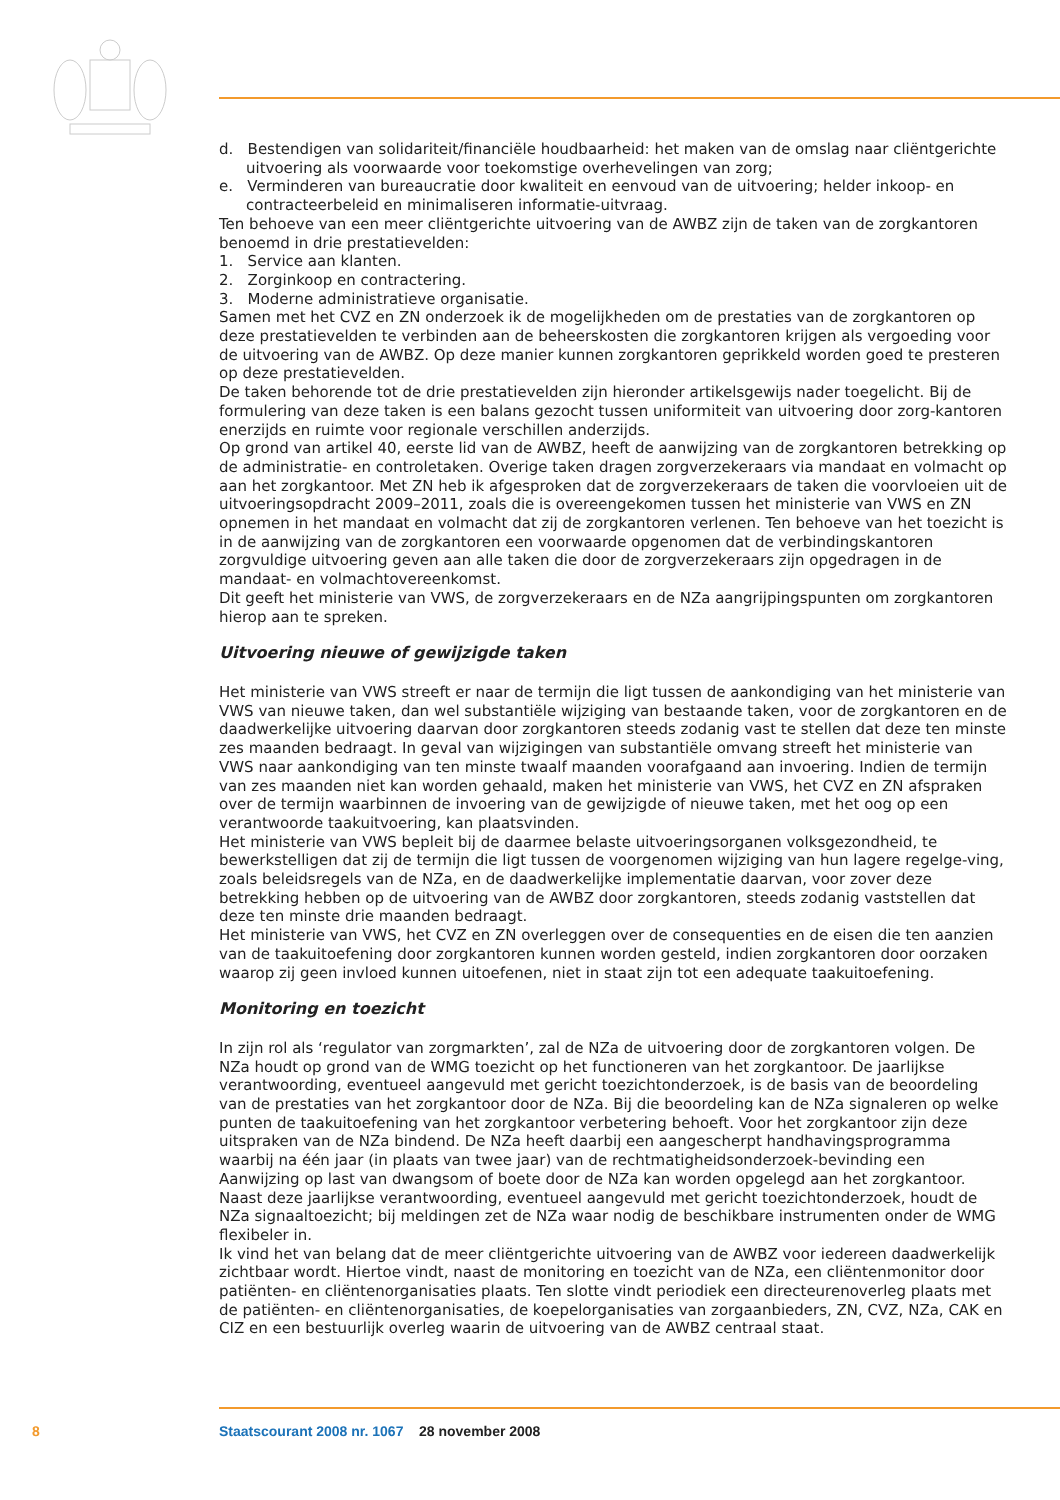d. Bestendigen van solidariteit/financiële houdbaarheid: het maken van de omslag naar cliëntgerichte uitvoering als voorwaarde voor toekomstige overhevelingen van zorg;
e. Verminderen van bureaucratie door kwaliteit en eenvoud van de uitvoering; helder inkoop- en contracteerbeleid en minimaliseren informatie-uitvraag.
Ten behoeve van een meer cliëntgerichte uitvoering van de AWBZ zijn de taken van de zorgkantoren benoemd in drie prestatievelden:
1. Service aan klanten.
2. Zorginkoop en contractering.
3. Moderne administratieve organisatie.
Samen met het CVZ en ZN onderzoek ik de mogelijkheden om de prestaties van de zorgkantoren op deze prestatievelden te verbinden aan de beheerskosten die zorgkantoren krijgen als vergoeding voor de uitvoering van de AWBZ. Op deze manier kunnen zorgkantoren geprikkeld worden goed te presteren op deze prestatievelden.
De taken behorende tot de drie prestatievelden zijn hieronder artikelsgewijs nader toegelicht. Bij de formulering van deze taken is een balans gezocht tussen uniformiteit van uitvoering door zorg-kantoren enerzijds en ruimte voor regionale verschillen anderzijds.
Op grond van artikel 40, eerste lid van de AWBZ, heeft de aanwijzing van de zorgkantoren betrekking op de administratie- en controletaken. Overige taken dragen zorgverzekeraars via mandaat en volmacht op aan het zorgkantoor. Met ZN heb ik afgesproken dat de zorgverzekeraars de taken die voorvloeien uit de uitvoeringsopdracht 2009–2011, zoals die is overeengekomen tussen het ministerie van VWS en ZN opnemen in het mandaat en volmacht dat zij de zorgkantoren verlenen. Ten behoeve van het toezicht is in de aanwijzing van de zorgkantoren een voorwaarde opgenomen dat de verbindingskantoren zorgvuldige uitvoering geven aan alle taken die door de zorgverzekeraars zijn opgedragen in de mandaat- en volmachtovereenkomst.
Dit geeft het ministerie van VWS, de zorgverzekeraars en de NZa aangrijpingspunten om zorgkantoren hierop aan te spreken.
Uitvoering nieuwe of gewijzigde taken
Het ministerie van VWS streeft er naar de termijn die ligt tussen de aankondiging van het ministerie van VWS van nieuwe taken, dan wel substantiële wijziging van bestaande taken, voor de zorgkantoren en de daadwerkelijke uitvoering daarvan door zorgkantoren steeds zodanig vast te stellen dat deze ten minste zes maanden bedraagt. In geval van wijzigingen van substantiële omvang streeft het ministerie van VWS naar aankondiging van ten minste twaalf maanden voorafgaand aan invoering. Indien de termijn van zes maanden niet kan worden gehaald, maken het ministerie van VWS, het CVZ en ZN afspraken over de termijn waarbinnen de invoering van de gewijzigde of nieuwe taken, met het oog op een verantwoorde taakuitvoering, kan plaatsvinden.
Het ministerie van VWS bepleit bij de daarmee belaste uitvoeringsorganen volksgezondheid, te bewerkstelligen dat zij de termijn die ligt tussen de voorgenomen wijziging van hun lagere regelge-ving, zoals beleidsregels van de NZa, en de daadwerkelijke implementatie daarvan, voor zover deze betrekking hebben op de uitvoering van de AWBZ door zorgkantoren, steeds zodanig vaststellen dat deze ten minste drie maanden bedraagt.
Het ministerie van VWS, het CVZ en ZN overleggen over de consequenties en de eisen die ten aanzien van de taakuitoefening door zorgkantoren kunnen worden gesteld, indien zorgkantoren door oorzaken waarop zij geen invloed kunnen uitoefenen, niet in staat zijn tot een adequate taakuitoefening.
Monitoring en toezicht
In zijn rol als ‘regulator van zorgmarkten’, zal de NZa de uitvoering door de zorgkantoren volgen. De NZa houdt op grond van de WMG toezicht op het functioneren van het zorgkantoor. De jaarlijkse verantwoording, eventueel aangevuld met gericht toezichtonderzoek, is de basis van de beoordeling van de prestaties van het zorgkantoor door de NZa. Bij die beoordeling kan de NZa signaleren op welke punten de taakuitoefening van het zorgkantoor verbetering behoeft. Voor het zorgkantoor zijn deze uitspraken van de NZa bindend. De NZa heeft daarbij een aangescherpt handhavingsprogramma waarbij na één jaar (in plaats van twee jaar) van de rechtmatigheidsonderzoek-bevinding een Aanwijzing op last van dwangsom of boete door de NZa kan worden opgelegd aan het zorgkantoor. Naast deze jaarlijkse verantwoording, eventueel aangevuld met gericht toezichtonderzoek, houdt de NZa signaaltoezicht; bij meldingen zet de NZa waar nodig de beschikbare instrumenten onder de WMG flexibeler in.
Ik vind het van belang dat de meer cliëntgerichte uitvoering van de AWBZ voor iedereen daadwerkelijk zichtbaar wordt. Hiertoe vindt, naast de monitoring en toezicht van de NZa, een cliëntenmonitor door patiënten- en cliëntenorganisaties plaats. Ten slotte vindt periodiek een directeurenoverleg plaats met de patiënten- en cliëntenorganisaties, de koepelorganisaties van zorgaanbieders, ZN, CVZ, NZa, CAK en CIZ en een bestuurlijk overleg waarin de uitvoering van de AWBZ centraal staat.
8 Staatscourant 2008 nr. 1067 28 november 2008